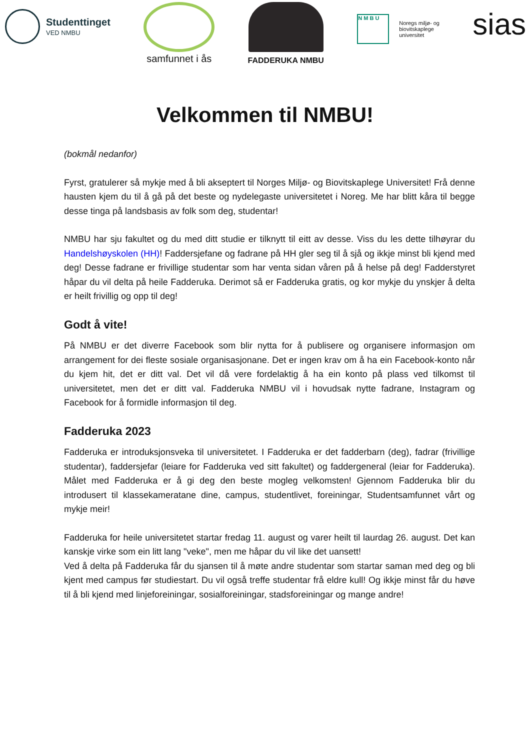Studenttinget
VED NMBU
samfunnet i ås
FADDERUKA NMBU
N M B U
Noregs miljø- og
biovitskaplege
universitet
sias
Velkommen til NMBU!
(bokmål nedanfor)
Fyrst, gratulerer så mykje med å bli akseptert til Norges Miljø- og Biovitskaplege Universitet! Frå denne hausten kjem du til å gå på det beste og nydelegaste universitetet i Noreg. Me har blitt kåra til begge desse tinga på landsbasis av folk som deg, studentar!
NMBU har sju fakultet og du med ditt studie er tilknytt til eitt av desse. Viss du les dette tilhøyrar du Handelshøyskolen (HH)! Faddersjefane og fadrane på HH gler seg til å sjå og ikkje minst bli kjend med deg! Desse fadrane er frivillige studentar som har venta sidan våren på å helse på deg! Fadderstyret håpar du vil delta på heile Fadderuka. Derimot så er Fadderuka gratis, og kor mykje du ynskjer å delta er heilt frivillig og opp til deg!
Godt å vite!
På NMBU er det diverre Facebook som blir nytta for å publisere og organisere informasjon om arrangement for dei fleste sosiale organisasjonane. Det er ingen krav om å ha ein Facebook-konto når du kjem hit, det er ditt val. Det vil då vere fordelaktig å ha ein konto på plass ved tilkomst til universitetet, men det er ditt val. Fadderuka NMBU vil i hovudsak nytte fadrane, Instagram og Facebook for å formidle informasjon til deg.
Fadderuka 2023
Fadderuka er introduksjonsveka til universitetet. I Fadderuka er det fadderbarn (deg), fadrar (frivillige studentar), faddersjefar (leiare for Fadderuka ved sitt fakultet) og faddergeneral (leiar for Fadderuka). Målet med Fadderuka er å gi deg den beste mogleg velkomsten! Gjennom Fadderuka blir du introdusert til klassekameratane dine, campus, studentlivet, foreiningar, Studentsamfunnet vårt og mykje meir!
Fadderuka for heile universitetet startar fredag 11. august og varer heilt til laurdag 26. august. Det kan kanskje virke som ein litt lang "veke", men me håpar du vil like det uansett!
Ved å delta på Fadderuka får du sjansen til å møte andre studentar som startar saman med deg og bli kjent med campus før studiestart. Du vil også treffe studentar frå eldre kull! Og ikkje minst får du høve til å bli kjend med linjeforeiningar, sosialforeiningar, stadsforeiningar og mange andre!